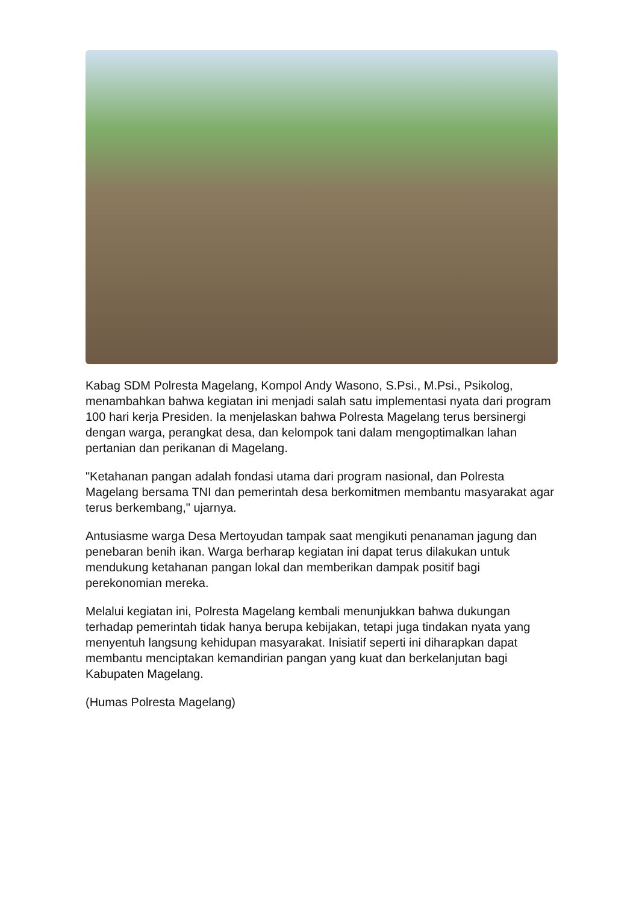Kabag SDM Polresta Magelang, Kompol Andy Wasono, S.Psi., M.Psi., Psikolog, menambahkan bahwa kegiatan ini menjadi salah satu implementasi nyata dari program 100 hari kerja Presiden. Ia menjelaskan bahwa Polresta Magelang terus bersinergi dengan warga, perangkat desa, dan kelompok tani dalam mengoptimalkan lahan pertanian dan perikanan di Magelang.
"Ketahanan pangan adalah fondasi utama dari program nasional, dan Polresta Magelang bersama TNI dan pemerintah desa berkomitmen membantu masyarakat agar terus berkembang," ujarnya.
Antusiasme warga Desa Mertoyudan tampak saat mengikuti penanaman jagung dan penebaran benih ikan. Warga berharap kegiatan ini dapat terus dilakukan untuk mendukung ketahanan pangan lokal dan memberikan dampak positif bagi perekonomian mereka.
Melalui kegiatan ini, Polresta Magelang kembali menunjukkan bahwa dukungan terhadap pemerintah tidak hanya berupa kebijakan, tetapi juga tindakan nyata yang menyentuh langsung kehidupan masyarakat. Inisiatif seperti ini diharapkan dapat membantu menciptakan kemandirian pangan yang kuat dan berkelanjutan bagi Kabupaten Magelang.
(Humas Polresta Magelang)